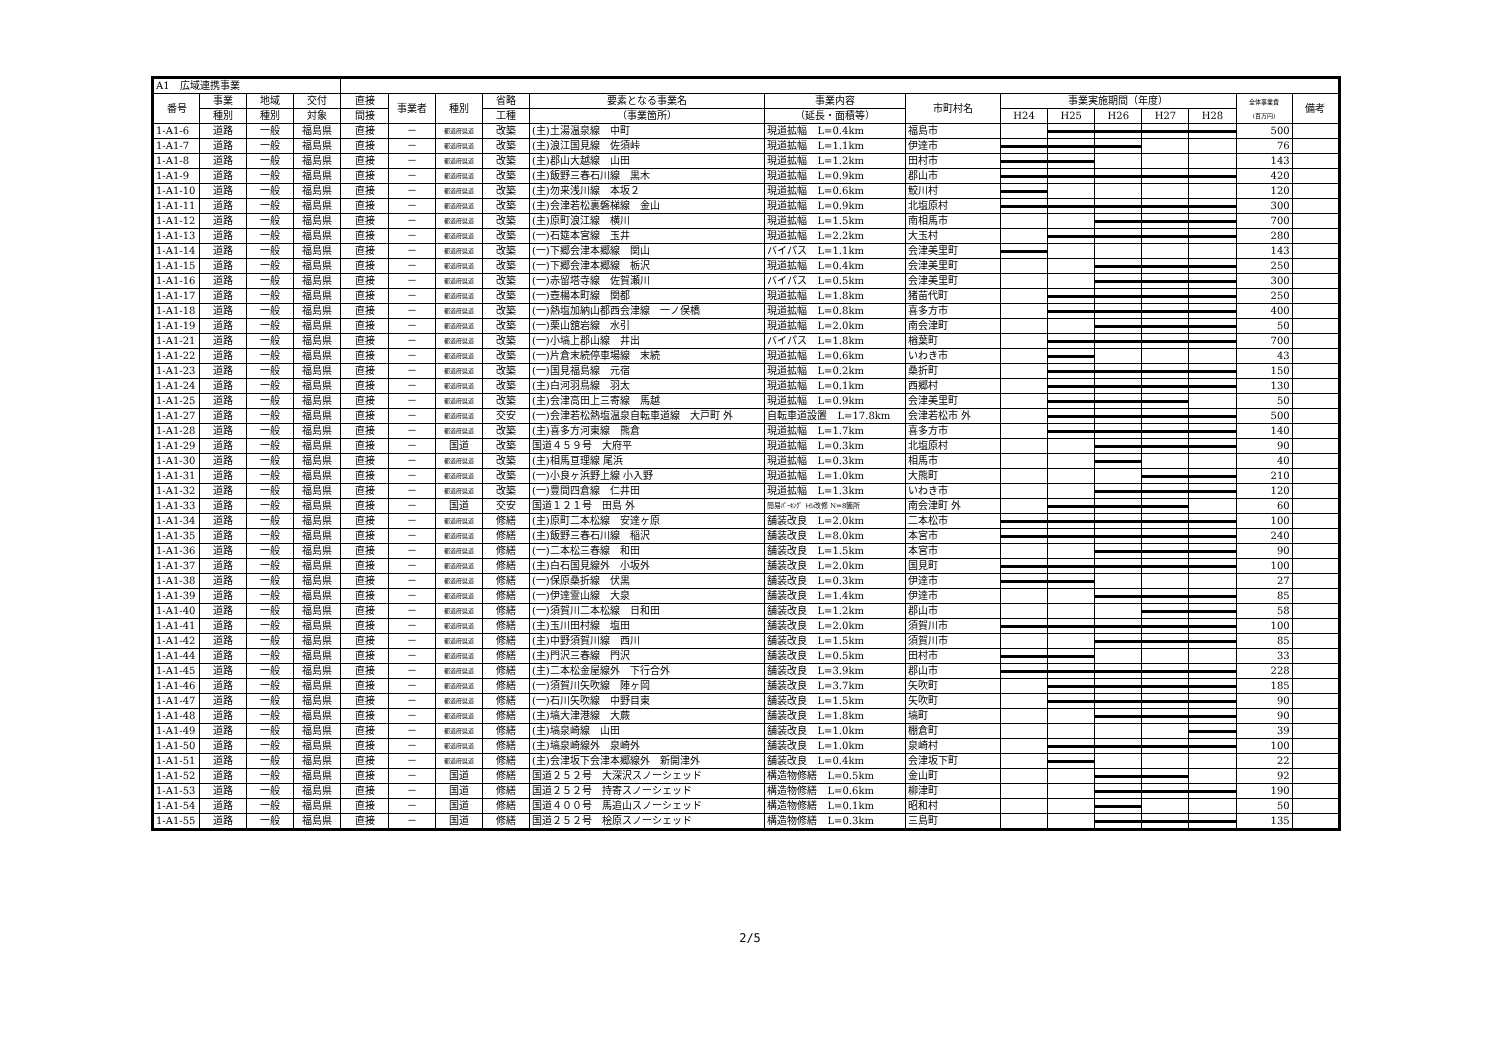| A1 広域連携事業 | | | | | | | | | | | | | | | | | |
| 番号 | 事業 | 地域 | 交付 | 直接 | 事業者 | 種別 | 省略 | 要素となる事業名 | 事業内容 | 市町村名 | 事業実施期間（年度） | | | | | 全体事業費 (百万円) | 備考 |
| | 種別 | 種別 | 対象 | 間接 | | | 工種 | （事業箇所） | （延長・面積等） | | H24 | H25 | H26 | H27 | H28 | | |
| 1-A1-6 | 道路 | 一般 | 福島県 | 直接 | － | 都道府県道 | 改築 | (主)土湯温泉線 中町 | 現道拡幅 L=0.4km | 福島市 | | | | | | 500 | |
| 1-A1-7 | 道路 | 一般 | 福島県 | 直接 | － | 都道府県道 | 改築 | (主)浪江国見線 佐須峠 | 現道拡幅 L=1.1km | 伊達市 | | | | | | 76 | |
| 1-A1-8 | 道路 | 一般 | 福島県 | 直接 | － | 都道府県道 | 改築 | (主)郡山大越線 山田 | 現道拡幅 L=1.2km | 田村市 | | | | | | 143 | |
| 1-A1-9 | 道路 | 一般 | 福島県 | 直接 | － | 都道府県道 | 改築 | (主)飯野三春石川線 黒木 | 現道拡幅 L=0.9km | 郡山市 | | | | | | 420 | |
| 1-A1-10 | 道路 | 一般 | 福島県 | 直接 | － | 都道府県道 | 改築 | (主)勿来浅川線 本坂２ | 現道拡幅 L=0.6km | 鮫川村 | | | | | | 120 | |
| 1-A1-11 | 道路 | 一般 | 福島県 | 直接 | － | 都道府県道 | 改築 | (主)会津若松裏磐梯線 金山 | 現道拡幅 L=0.9km | 北塩原村 | | | | | | 300 | |
| 1-A1-12 | 道路 | 一般 | 福島県 | 直接 | － | 都道府県道 | 改築 | (主)原町浪江線 横川 | 現道拡幅 L=1.5km | 南相馬市 | | | | | | 700 | |
| 1-A1-13 | 道路 | 一般 | 福島県 | 直接 | － | 都道府県道 | 改築 | (一)石筵本宮線 玉井 | 現道拡幅 L=2.2km | 大玉村 | | | | | | 280 | |
| 1-A1-14 | 道路 | 一般 | 福島県 | 直接 | － | 都道府県道 | 改築 | (一)下郷会津本郷線 関山 | バイパス L=1.1km | 会津美里町 | | | | | | 143 | |
| 1-A1-15 | 道路 | 一般 | 福島県 | 直接 | － | 都道府県道 | 改築 | (一)下郷会津本郷線 栃沢 | 現道拡幅 L=0.4km | 会津美里町 | | | | | | 250 | |
| 1-A1-16 | 道路 | 一般 | 福島県 | 直接 | － | 都道府県道 | 改築 | (一)赤留塔寺線 佐賀瀬川 | バイパス L=0.5km | 会津美里町 | | | | | | 300 | |
| 1-A1-17 | 道路 | 一般 | 福島県 | 直接 | － | 都道府県道 | 改築 | (一)壺楊本町線 関都 | 現道拡幅 L=1.8km | 猪苗代町 | | | | | | 250 | |
| 1-A1-18 | 道路 | 一般 | 福島県 | 直接 | － | 都道府県道 | 改築 | (一)熱塩加納山都西会津線 一ノ俣橋 | 現道拡幅 L=0.8km | 喜多方市 | | | | | | 400 | |
| 1-A1-19 | 道路 | 一般 | 福島県 | 直接 | － | 都道府県道 | 改築 | (一)栗山舘岩線 水引 | 現道拡幅 L=2.0km | 南会津町 | | | | | | 50 | |
| 1-A1-21 | 道路 | 一般 | 福島県 | 直接 | － | 都道府県道 | 改築 | (一)小塙上郡山線 井出 | バイパス L=1.8km | 楢葉町 | | | | | | 700 | |
| 1-A1-22 | 道路 | 一般 | 福島県 | 直接 | － | 都道府県道 | 改築 | (一)片倉末続停車場線 末続 | 現道拡幅 L=0.6km | いわき市 | | | | | | 43 | |
| 1-A1-23 | 道路 | 一般 | 福島県 | 直接 | － | 都道府県道 | 改築 | (一)国見福島線 元宿 | 現道拡幅 L=0.2km | 桑折町 | | | | | | 150 | |
| 1-A1-24 | 道路 | 一般 | 福島県 | 直接 | － | 都道府県道 | 改築 | (主)白河羽鳥線 羽太 | 現道拡幅 L=0.1km | 西郷村 | | | | | | 130 | |
| 1-A1-25 | 道路 | 一般 | 福島県 | 直接 | － | 都道府県道 | 改築 | (主)会津高田上三寄線 馬越 | 現道拡幅 L=0.9km | 会津美里町 | | | | | | 50 | |
| 1-A1-27 | 道路 | 一般 | 福島県 | 直接 | － | 都道府県道 | 交安 | (一)会津若松熱塩温泉自転車道線 大戸町 外 | 自転車道設置 L=17.8km | 会津若松市 外 | | | | | | 500 | |
| 1-A1-28 | 道路 | 一般 | 福島県 | 直接 | － | 都道府県道 | 改築 | (主)喜多方河東線 熊倉 | 現道拡幅 L=1.7km | 喜多方市 | | | | | | 140 | |
| 1-A1-29 | 道路 | 一般 | 福島県 | 直接 | － | 国道 | 改築 | 国道４５９号 大府平 | 現道拡幅 L=0.3km | 北塩原村 | | | | | | 90 | |
| 1-A1-30 | 道路 | 一般 | 福島県 | 直接 | － | 都道府県道 | 改築 | (主)相馬亘理線 尾浜 | 現道拡幅 L=0.3km | 相馬市 | | | | | | 40 | |
| 1-A1-31 | 道路 | 一般 | 福島県 | 直接 | － | 都道府県道 | 改築 | (一)小良ヶ浜野上線 小入野 | 現道拡幅 L=1.0km | 大熊町 | | | | | | 210 | |
| 1-A1-32 | 道路 | 一般 | 福島県 | 直接 | － | 都道府県道 | 改築 | (一)豊間四倉線 仁井田 | 現道拡幅 L=1.3km | いわき市 | | | | | | 120 | |
| 1-A1-33 | 道路 | 一般 | 福島県 | 直接 | － | 国道 | 交安 | 国道１２１号 田島 外 | 簡易ﾊﾟｰｷﾝｸﾞ ﾄｲﾚ改修 N=8箇所 | 南会津町 外 | | | | | | 60 | |
| 1-A1-34 | 道路 | 一般 | 福島県 | 直接 | － | 都道府県道 | 修繕 | (主)原町二本松線 安達ヶ原 | 舗装改良 L=2.0km | 二本松市 | | | | | | 100 | |
| 1-A1-35 | 道路 | 一般 | 福島県 | 直接 | － | 都道府県道 | 修繕 | (主)飯野三春石川線 稲沢 | 舗装改良 L=8.0km | 本宮市 | | | | | | 240 | |
| 1-A1-36 | 道路 | 一般 | 福島県 | 直接 | － | 都道府県道 | 修繕 | (一)二本松三春線 和田 | 舗装改良 L=1.5km | 本宮市 | | | | | | 90 | |
| 1-A1-37 | 道路 | 一般 | 福島県 | 直接 | － | 都道府県道 | 修繕 | (主)白石国見線外 小坂外 | 舗装改良 L=2.0km | 国見町 | | | | | | 100 | |
| 1-A1-38 | 道路 | 一般 | 福島県 | 直接 | － | 都道府県道 | 修繕 | (一)保原桑折線 伏黒 | 舗装改良 L=0.3km | 伊達市 | | | | | | 27 | |
| 1-A1-39 | 道路 | 一般 | 福島県 | 直接 | － | 都道府県道 | 修繕 | (一)伊達霊山線 大泉 | 舗装改良 L=1.4km | 伊達市 | | | | | | 85 | |
| 1-A1-40 | 道路 | 一般 | 福島県 | 直接 | － | 都道府県道 | 修繕 | (一)須賀川二本松線 日和田 | 舗装改良 L=1.2km | 郡山市 | | | | | | 58 | |
| 1-A1-41 | 道路 | 一般 | 福島県 | 直接 | － | 都道府県道 | 修繕 | (主)玉川田村線 塩田 | 舗装改良 L=2.0km | 須賀川市 | | | | | | 100 | |
| 1-A1-42 | 道路 | 一般 | 福島県 | 直接 | － | 都道府県道 | 修繕 | (主)中野須賀川線 西川 | 舗装改良 L=1.5km | 須賀川市 | | | | | | 85 | |
| 1-A1-44 | 道路 | 一般 | 福島県 | 直接 | － | 都道府県道 | 修繕 | (主)門沢三春線 門沢 | 舗装改良 L=0.5km | 田村市 | | | | | | 33 | |
| 1-A1-45 | 道路 | 一般 | 福島県 | 直接 | － | 都道府県道 | 修繕 | (主)二本松金屋線外 下行合外 | 舗装改良 L=3.9km | 郡山市 | | | | | | 228 | |
| 1-A1-46 | 道路 | 一般 | 福島県 | 直接 | － | 都道府県道 | 修繕 | (一)須賀川矢吹線 陣ヶ岡 | 舗装改良 L=3.7km | 矢吹町 | | | | | | 185 | |
| 1-A1-47 | 道路 | 一般 | 福島県 | 直接 | － | 都道府県道 | 修繕 | (一)石川矢吹線 中野目東 | 舗装改良 L=1.5km | 矢吹町 | | | | | | 90 | |
| 1-A1-48 | 道路 | 一般 | 福島県 | 直接 | － | 都道府県道 | 修繕 | (主)塙大津港線 大蕨 | 舗装改良 L=1.8km | 塙町 | | | | | | 90 | |
| 1-A1-49 | 道路 | 一般 | 福島県 | 直接 | － | 都道府県道 | 修繕 | (主)塙泉崎線 山田 | 舗装改良 L=1.0km | 棚倉町 | | | | | | 39 | |
| 1-A1-50 | 道路 | 一般 | 福島県 | 直接 | － | 都道府県道 | 修繕 | (主)塙泉崎線外 泉崎外 | 舗装改良 L=1.0km | 泉崎村 | | | | | | 100 | |
| 1-A1-51 | 道路 | 一般 | 福島県 | 直接 | － | 都道府県道 | 修繕 | (主)会津坂下会津本郷線外 新開津外 | 舗装改良 L=0.4km | 会津坂下町 | | | | | | 22 | |
| 1-A1-52 | 道路 | 一般 | 福島県 | 直接 | － | 国道 | 修繕 | 国道２５２号 大深沢スノーシェッド | 構造物修繕 L=0.5km | 金山町 | | | | | | 92 | |
| 1-A1-53 | 道路 | 一般 | 福島県 | 直接 | － | 国道 | 修繕 | 国道２５２号 持寄スノーシェッド | 構造物修繕 L=0.6km | 柳津町 | | | | | | 190 | |
| 1-A1-54 | 道路 | 一般 | 福島県 | 直接 | － | 国道 | 修繕 | 国道４００号 馬追山スノーシェッド | 構造物修繕 L=0.1km | 昭和村 | | | | | | 50 | |
| 1-A1-55 | 道路 | 一般 | 福島県 | 直接 | － | 国道 | 修繕 | 国道２５２号 桧原スノーシェッド | 構造物修繕 L=0.3km | 三島町 | | | | | | 135 | |
2/5